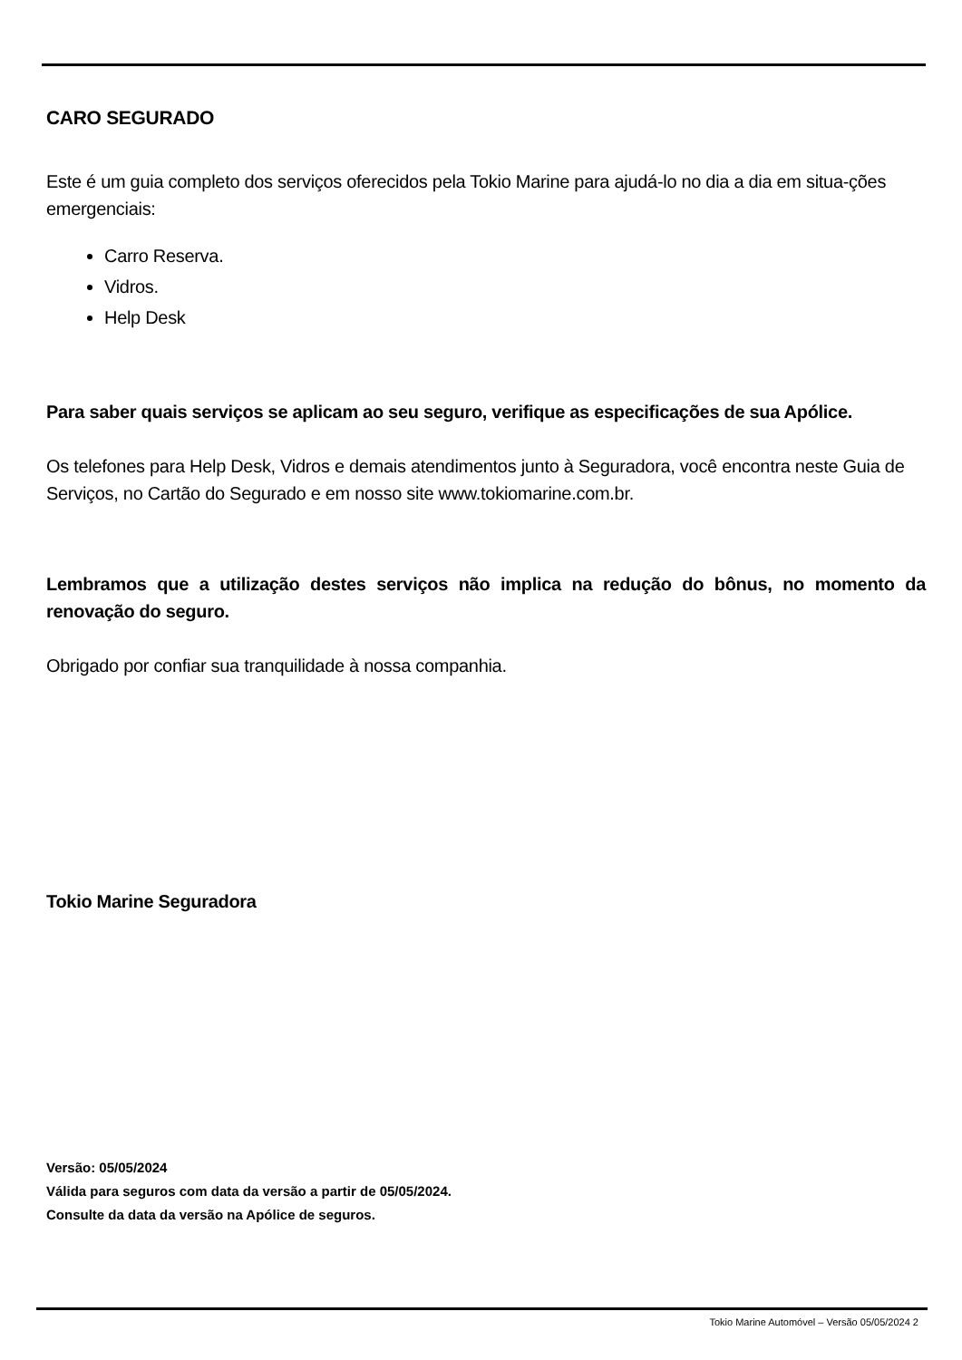CARO SEGURADO
Este é um guia completo dos serviços oferecidos pela Tokio Marine para ajudá-lo no dia a dia em situa-ções emergenciais:
Carro Reserva.
Vidros.
Help Desk
Para saber quais serviços se aplicam ao seu seguro, verifique as especificações de sua Apólice.
Os telefones para Help Desk, Vidros e demais atendimentos junto à Seguradora, você encontra neste Guia de Serviços, no Cartão do Segurado e em nosso site www.tokiomarine.com.br.
Lembramos que a utilização destes serviços não implica na redução do bônus, no momento da renovação do seguro.
Obrigado por confiar sua tranquilidade à nossa companhia.
Tokio Marine Seguradora
Versão: 05/05/2024
Válida para seguros com data da versão a partir de 05/05/2024.
Consulte da data da versão na Apólice de seguros.
Tokio Marine Automóvel – Versão 05/05/2024 2